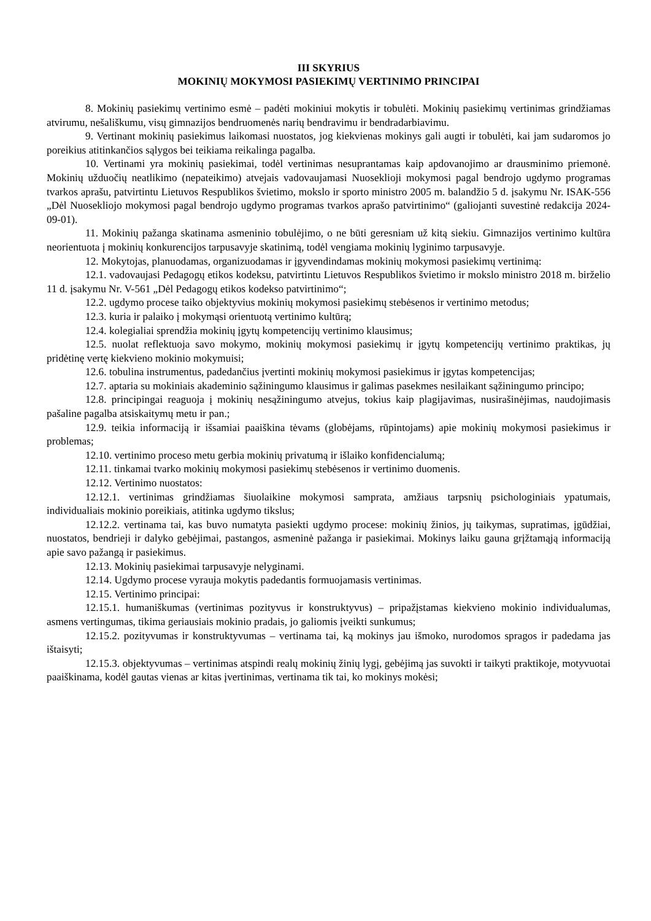III SKYRIUS
MOKINIŲ MOKYMOSI PASIEKIMŲ VERTINIMO PRINCIPAI
8. Mokinių pasiekimų vertinimo esmė – padėti mokiniui mokytis ir tobulėti. Mokinių pasiekimų vertinimas grindžiamas atvirumu, nešališkumu, visų gimnazijos bendruomenės narių bendravimu ir bendradarbiavimu.
9. Vertinant mokinių pasiekimus laikomasi nuostatos, jog kiekvienas mokinys gali augti ir tobulėti, kai jam sudaromos jo poreikius atitinkančios sąlygos bei teikiama reikalinga pagalba.
10. Vertinami yra mokinių pasiekimai, todėl vertinimas nesuprantamas kaip apdovanojimo ar drausminimo priemonė. Mokinių užduočių neatlikimo (nepateikimo) atvejais vadovaujamasi Nuoseklioji mokymosi pagal bendrojo ugdymo programas tvarkos aprašu, patvirtintu Lietuvos Respublikos švietimo, mokslo ir sporto ministro 2005 m. balandžio 5 d. įsakymu Nr. ISAK-556 „Dėl Nuosekliojo mokymosi pagal bendrojo ugdymo programas tvarkos aprašo patvirtinimo“ (galiojanti suvestinė redakcija 2024-09-01).
11. Mokinių pažanga skatinama asmeninio tobulėjimo, o ne būti geresniam už kitą siekiu. Gimnazijos vertinimo kultūra neorientuota į mokinių konkurencijos tarpusavyje skatinimą, todėl vengiama mokinių lyginimo tarpusavyje.
12. Mokytojas, planuodamas, organizuodamas ir įgyvendindamas mokinių mokymosi pasiekimų vertinimą:
12.1. vadovaujasi Pedagogų etikos kodeksu, patvirtintu Lietuvos Respublikos švietimo ir mokslo ministro 2018 m. birželio 11 d. įsakymu Nr. V-561 „Dėl Pedagogų etikos kodekso patvirtinimo“;
12.2. ugdymo procese taiko objektyvius mokinių mokymosi pasiekimų stebėsenos ir vertinimo metodus;
12.3. kuria ir palaiko į mokymąsi orientuotą vertinimo kultūrą;
12.4. kolegialiai sprendžia mokinių įgytų kompetencijų vertinimo klausimus;
12.5. nuolat reflektuoja savo mokymo, mokinių mokymosi pasiekimų ir įgytų kompetencijų vertinimo praktikas, jų pridėtinę vertę kiekvieno mokinio mokymuisi;
12.6. tobulina instrumentus, padedančius įvertinti mokinių mokymosi pasiekimus ir įgytas kompetencijas;
12.7. aptaria su mokiniais akademinio sąžiningumo klausimus ir galimas pasekmes nesilaikant sąžiningumo principo;
12.8. principingai reaguoja į mokinių nesąžiningumo atvejus, tokius kaip plagijavimas, nusirašinėjimas, naudojimasis pašaline pagalba atsiskaitymų metu ir pan.;
12.9. teikia informaciją ir išsamiai paaiškina tėvams (globėjams, rūpintojams) apie mokinių mokymosi pasiekimus ir problemas;
12.10. vertinimo proceso metu gerbia mokinių privatumą ir išlaiko konfidencialumą;
12.11. tinkamai tvarko mokinių mokymosi pasiekimų stebėsenos ir vertinimo duomenis.
12.12. Vertinimo nuostatos:
12.12.1. vertinimas grindžiamas šiuolaikine mokymosi samprata, amžiaus tarpsnių psichologiniais ypatumais, individualiais mokinio poreikiais, atitinka ugdymo tikslus;
12.12.2. vertinama tai, kas buvo numatyta pasiekti ugdymo procese: mokinių žinios, jų taikymas, supratimas, įgūdžiai, nuostatos, bendrieji ir dalyko gebėjimai, pastangos, asmeninė pažanga ir pasiekimai. Mokinys laiku gauna grįžtamąją informaciją apie savo pažangą ir pasiekimus.
12.13. Mokinių pasiekimai tarpusavyje nelyginami.
12.14. Ugdymo procese vyrauja mokytis padedantis formuojamasis vertinimas.
12.15. Vertinimo principai:
12.15.1. humaniškumas (vertinimas pozityvus ir konstruktyvus) – pripažįstamas kiekvieno mokinio individualumas, asmens vertingumas, tikima geriausiais mokinio pradais, jo galiomis įveikti sunkumus;
12.15.2. pozityvumas ir konstruktyvumas – vertinama tai, ką mokinys jau išmoko, nurodomos spragos ir padedama jas ištaisyti;
12.15.3. objektyvumas – vertinimas atspindi realų mokinių žinių lygį, gebėjimą jas suvokti ir taikyti praktikoje, motyvuotai paaiškinama, kodėl gautas vienas ar kitas įvertinimas, vertinama tik tai, ko mokinys mokėsi;